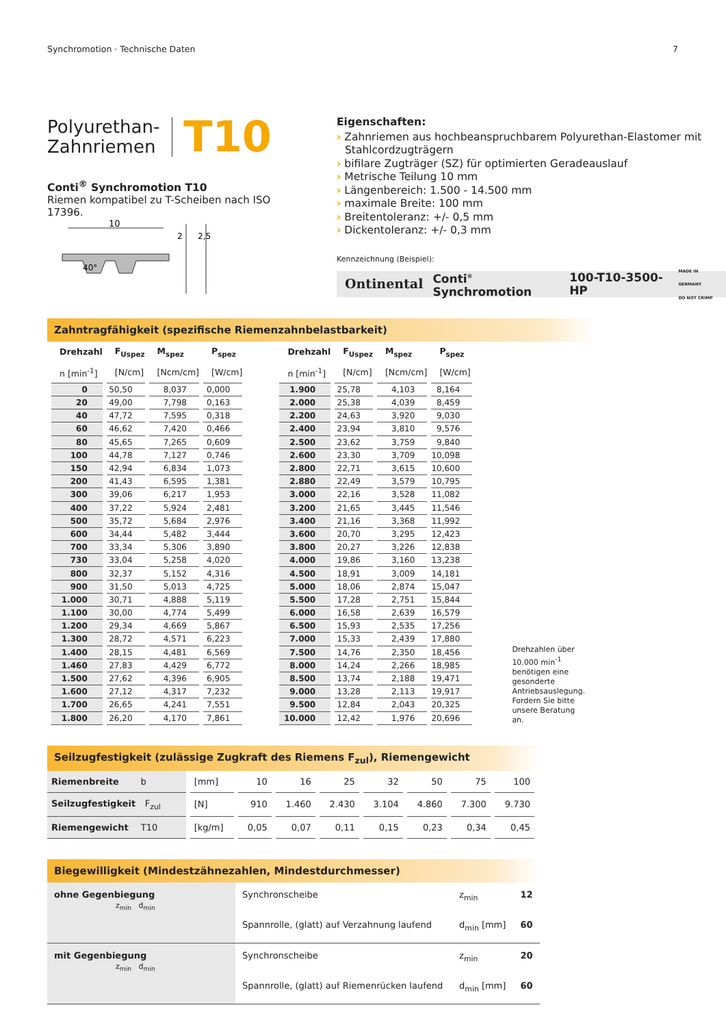Synchromotion · Technische Daten 7
Polyurethan-
Zahnriemen
T10
Conti<sup>®</sup> Synchromotion T10
Riemen kompatibel zu T-Scheiben nach ISO 17396.
10
2
2,5
40°
Eigenschaften:
› Zahnriemen aus hochbeanspruchbarem Polyurethan-Elastomer mit Stahlcordzugträgern
› bifilare Zugträger (SZ) für optimierten Geradeauslauf
› Metrische Teilung 10 mm
› Längenbereich: 1.500 - 14.500 mm
› maximale Breite: 100 mm
› Breitentoleranz: +/- 0,5 mm
› Dickentoleranz: +/- 0,3 mm
Kennzeichnung (Beispiel):
Ontinental Conti<sup>®</sup> Synchromotion 100-T10-3500-HP MADE IN GERMANY
DO NOT CRIMP
Zahntragfähigkeit (spezifische Riemenzahnbelastbarkeit)
| Drehzahl | F<sub>Uspez</sub> | M<sub>spez</sub> | P<sub>spez</sub> |
| --- | --- | --- | --- |
| n [min<sup>-1</sup>] | [N/cm] | [Ncm/cm] | [W/cm] |
| 0 | 50,50 | 8,037 | 0,000 |
| 20 | 49,00 | 7,798 | 0,163 |
| 40 | 47,72 | 7,595 | 0,318 |
| 60 | 46,62 | 7,420 | 0,466 |
| 80 | 45,65 | 7,265 | 0,609 |
| 100 | 44,78 | 7,127 | 0,746 |
| 150 | 42,94 | 6,834 | 1,073 |
| 200 | 41,43 | 6,595 | 1,381 |
| 300 | 39,06 | 6,217 | 1,953 |
| 400 | 37,22 | 5,924 | 2,481 |
| 500 | 35,72 | 5,684 | 2,976 |
| 600 | 34,44 | 5,482 | 3,444 |
| 700 | 33,34 | 5,306 | 3,890 |
| 730 | 33,04 | 5,258 | 4,020 |
| 800 | 32,37 | 5,152 | 4,316 |
| 900 | 31,50 | 5,013 | 4,725 |
| 1.000 | 30,71 | 4,888 | 5,119 |
| 1.100 | 30,00 | 4,774 | 5,499 |
| 1.200 | 29,34 | 4,669 | 5,867 |
| 1.300 | 28,72 | 4,571 | 6,223 |
| 1.400 | 28,15 | 4,481 | 6,569 |
| 1.460 | 27,83 | 4,429 | 6,772 |
| 1.500 | 27,62 | 4,396 | 6,905 |
| 1.600 | 27,12 | 4,317 | 7,232 |
| 1.700 | 26,65 | 4,241 | 7,551 |
| 1.800 | 26,20 | 4,170 | 7,861 |
| Drehzahl | F<sub>Uspez</sub> | M<sub>spez</sub> | P<sub>spez</sub> |
| --- | --- | --- | --- |
| n [min<sup>-1</sup>] | [N/cm] | [Ncm/cm] | [W/cm] |
| 1.900 | 25,78 | 4,103 | 8,164 |
| 2.000 | 25,38 | 4,039 | 8,459 |
| 2.200 | 24,63 | 3,920 | 9,030 |
| 2.400 | 23,94 | 3,810 | 9,576 |
| 2.500 | 23,62 | 3,759 | 9,840 |
| 2.600 | 23,30 | 3,709 | 10,098 |
| 2.800 | 22,71 | 3,615 | 10,600 |
| 2.880 | 22,49 | 3,579 | 10,795 |
| 3.000 | 22,16 | 3,528 | 11,082 |
| 3.200 | 21,65 | 3,445 | 11,546 |
| 3.400 | 21,16 | 3,368 | 11,992 |
| 3.600 | 20,70 | 3,295 | 12,423 |
| 3.800 | 20,27 | 3,226 | 12,838 |
| 4.000 | 19,86 | 3,160 | 13,238 |
| 4.500 | 18,91 | 3,009 | 14,181 |
| 5.000 | 18,06 | 2,874 | 15,047 |
| 5.500 | 17,28 | 2,751 | 15,844 |
| 6.000 | 16,58 | 2,639 | 16,579 |
| 6.500 | 15,93 | 2,535 | 17,256 |
| 7.000 | 15,33 | 2,439 | 17,880 |
| 7.500 | 14,76 | 2,350 | 18,456 |
| 8.000 | 14,24 | 2,266 | 18,985 |
| 8.500 | 13,74 | 2,188 | 19,471 |
| 9.000 | 13,28 | 2,113 | 19,917 |
| 9.500 | 12,84 | 2,043 | 20,325 |
| 10.000 | 12,42 | 1,976 | 20,696 |
Drehzahlen über 10.000 min<sup>-1</sup> benötigen eine gesonderte Antriebsauslegung. Fordern Sie bitte unsere Beratung an.
Seilzugfestigkeit (zulässige Zugkraft des Riemens F<sub>zul</sub>), Riemengewicht
| Riemenbreite b | [mm] | 10 | 16 | 25 | 32 | 50 | 75 | 100 |
| Seilzugfestigkeit F<sub>zul</sub> | [N] | 910 | 1.460 | 2.430 | 3.104 | 4.860 | 7.300 | 9.730 |
| Riemengewicht T10 | [kg/m] | 0,05 | 0,07 | 0,11 | 0,15 | 0,23 | 0,34 | 0,45 |
Biegewilligkeit (Mindestzähnezahlen, Mindestdurchmesser)
| ohne Gegenbiegung z<sub>min</sub> d<sub>min</sub> | Synchronscheibe | z<sub>min</sub> | 12 |
| | Spannrolle, (glatt) auf Verzahnung laufend | d<sub>min</sub> [mm] | 60 |
| mit Gegenbiegung z<sub>min</sub> d<sub>min</sub> | Synchronscheibe | z<sub>min</sub> | 20 |
| | Spannrolle, (glatt) auf Riemenrücken laufend | d<sub>min</sub> [mm] | 60 |